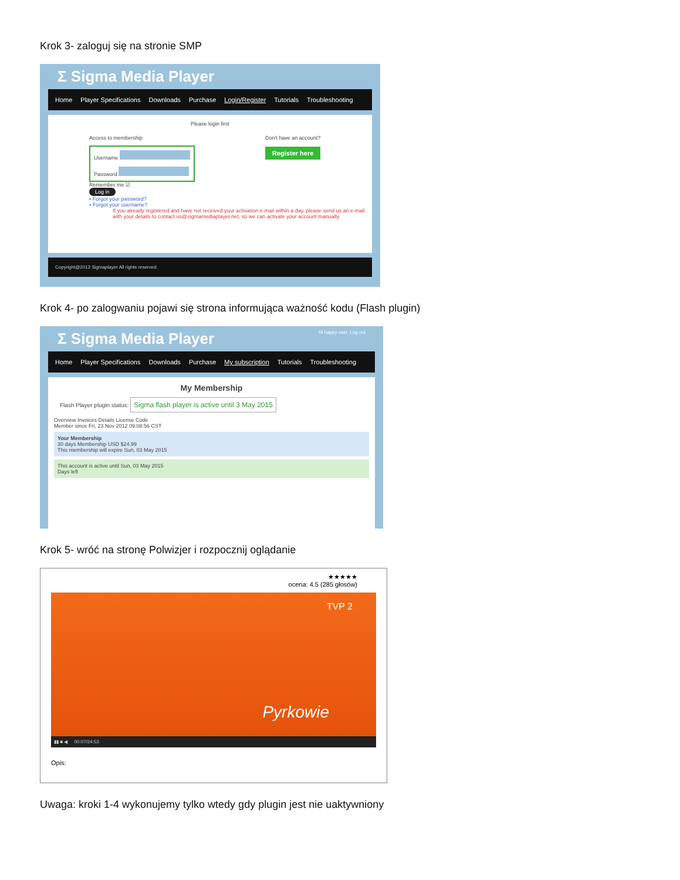Krok 3- zaloguj się na stronie SMP
Σ Sigma Media Player
Home Player Specifications Downloads Purchase Login/Register Tutorials Troubleshooting
Please login first
Access to membership
Username
Password
Remember me ☑
Log in
• Forgot your password?
• Forgot your username?
Don't have an account?
Register here
If you already registered and have not received your activation e-mail within a day, please send us an e-mail with your details to contact us@sigmamediaplayer.net, so we can activate your account manually.
Copyright@2012 Sigmaplayer All rights reserved.
Krok 4- po zalogwaniu pojawi się strona informująca ważność kodu (Flash plugin)
Σ Sigma Media Player Hi happy user, Log out
Home Player Specifications Downloads Purchase My subscription Tutorials Troubleshooting
My Membership
Flash Player plugin status: Sigma flash player is active until 3 May 2015
Overview Invoices Details License Code
Member since Fri, 23 Nov 2012 09:08:56 CST
Your Membership
30 days Membership USD $24.99
This membership will expire Sun, 03 May 2015
This account is active until Sun, 03 May 2015
Days left
Krok 5- wróć na stronę Polwizjer i rozpocznij oglądanie
★★★★★
ocena: 4.5 (285 głosów)
Pyrkowie
TVP 2
▮▮ ■ ◀ 00:07/24:53
Opis:
Uwaga: kroki 1-4 wykonujemy tylko wtedy gdy plugin jest nie uaktywniony